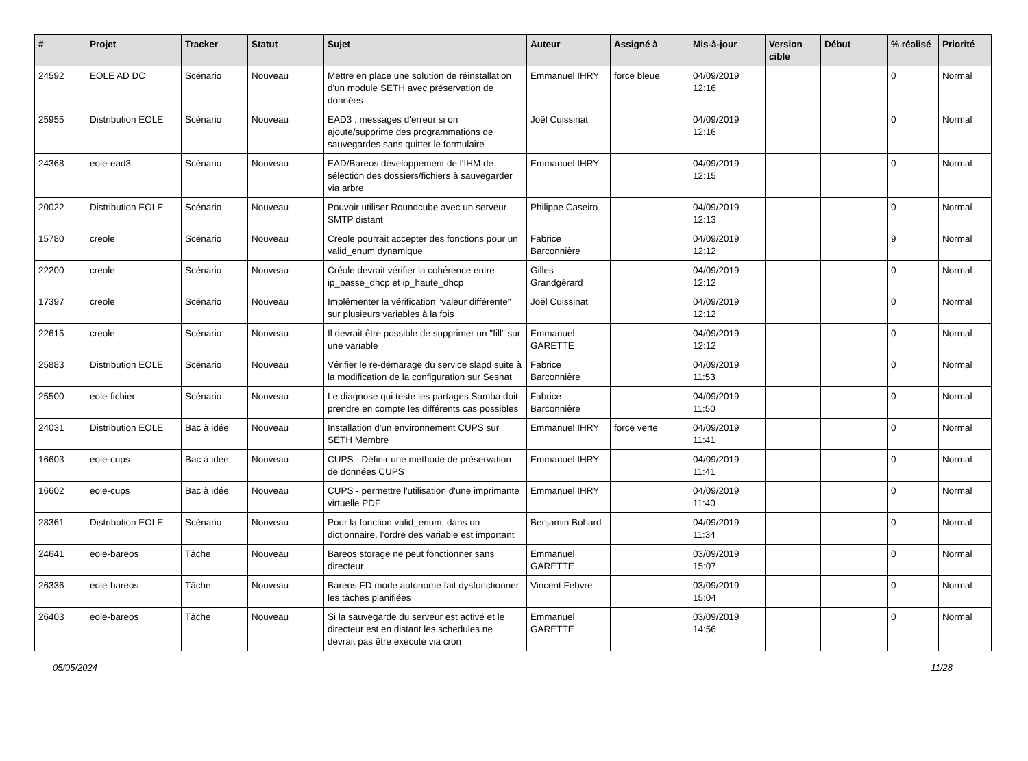| # | Projet | Tracker | Statut | Sujet | Auteur | Assigné à | Mis-à-jour | Version cible | Début | % réalisé | Priorité |
| --- | --- | --- | --- | --- | --- | --- | --- | --- | --- | --- | --- |
| 24592 | EOLE AD DC | Scénario | Nouveau | Mettre en place une solution de réinstallation d'un module SETH avec préservation de données | Emmanuel IHRY | force bleue | 04/09/2019 12:16 | | | 0 | Normal |
| 25955 | Distribution EOLE | Scénario | Nouveau | EAD3 : messages d'erreur si on ajoute/supprime des programmations de sauvegardes sans quitter le formulaire | Joël Cuissinat | | 04/09/2019 12:16 | | | 0 | Normal |
| 24368 | eole-ead3 | Scénario | Nouveau | EAD/Bareos développement de l'IHM de sélection des dossiers/fichiers à sauvegarder via arbre | Emmanuel IHRY | | 04/09/2019 12:15 | | | 0 | Normal |
| 20022 | Distribution EOLE | Scénario | Nouveau | Pouvoir utiliser Roundcube avec un serveur SMTP distant | Philippe Caseiro | | 04/09/2019 12:13 | | | 0 | Normal |
| 15780 | creole | Scénario | Nouveau | Creole pourrait accepter des fonctions pour un valid_enum dynamique | Fabrice Barconnière | | 04/09/2019 12:12 | | | 9 | Normal |
| 22200 | creole | Scénario | Nouveau | Créole devrait vérifier la cohérence entre ip_basse_dhcp et ip_haute_dhcp | Gilles Grandgérard | | 04/09/2019 12:12 | | | 0 | Normal |
| 17397 | creole | Scénario | Nouveau | Implémenter la vérification "valeur différente" sur plusieurs variables à la fois | Joël Cuissinat | | 04/09/2019 12:12 | | | 0 | Normal |
| 22615 | creole | Scénario | Nouveau | Il devrait être possible de supprimer un "fill" sur une variable | Emmanuel GARETTE | | 04/09/2019 12:12 | | | 0 | Normal |
| 25883 | Distribution EOLE | Scénario | Nouveau | Vérifier le re-démarage du service slapd suite à la modification de la configuration sur Seshat | Fabrice Barconnière | | 04/09/2019 11:53 | | | 0 | Normal |
| 25500 | eole-fichier | Scénario | Nouveau | Le diagnose qui teste les partages Samba doit prendre en compte les différents cas possibles | Fabrice Barconnière | | 04/09/2019 11:50 | | | 0 | Normal |
| 24031 | Distribution EOLE | Bac à idée | Nouveau | Installation d'un environnement CUPS sur SETH Membre | Emmanuel IHRY | force verte | 04/09/2019 11:41 | | | 0 | Normal |
| 16603 | eole-cups | Bac à idée | Nouveau | CUPS - Définir une méthode de préservation de données CUPS | Emmanuel IHRY | | 04/09/2019 11:41 | | | 0 | Normal |
| 16602 | eole-cups | Bac à idée | Nouveau | CUPS - permettre l'utilisation d'une imprimante virtuelle PDF | Emmanuel IHRY | | 04/09/2019 11:40 | | | 0 | Normal |
| 28361 | Distribution EOLE | Scénario | Nouveau | Pour la fonction valid_enum, dans un dictionnaire, l’ordre des variable est important | Benjamin Bohard | | 04/09/2019 11:34 | | | 0 | Normal |
| 24641 | eole-bareos | Tâche | Nouveau | Bareos storage ne peut fonctionner sans directeur | Emmanuel GARETTE | | 03/09/2019 15:07 | | | 0 | Normal |
| 26336 | eole-bareos | Tâche | Nouveau | Bareos FD mode autonome fait dysfonctionner les tâches planifiées | Vincent Febvre | | 03/09/2019 15:04 | | | 0 | Normal |
| 26403 | eole-bareos | Tâche | Nouveau | Si la sauvegarde du serveur est activé et le directeur est en distant les schedules ne devrait pas être exécuté via cron | Emmanuel GARETTE | | 03/09/2019 14:56 | | | 0 | Normal |
05/05/2024 11/28